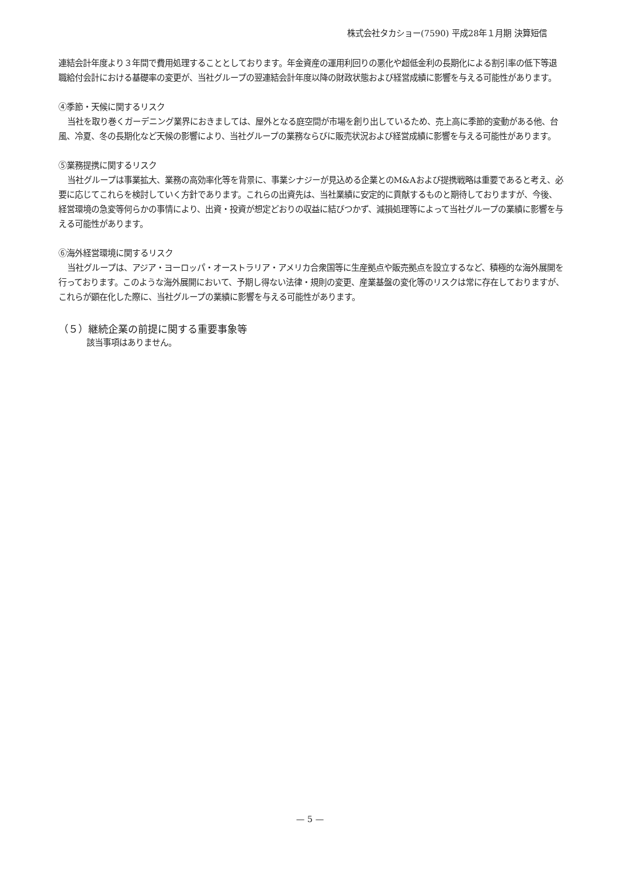株式会社タカショー(7590) 平成28年１月期 決算短信
連結会計年度より３年間で費用処理することとしております。年金資産の運用利回りの悪化や超低金利の長期化による割引率の低下等退職給付会計における基礎率の変更が、当社グループの翌連結会計年度以降の財政状態および経営成績に影響を与える可能性があります。
④季節・天候に関するリスク
当社を取り巻くガーデニング業界におきましては、屋外となる庭空間が市場を創り出しているため、売上高に季節的変動がある他、台風、冷夏、冬の長期化など天候の影響により、当社グループの業務ならびに販売状況および経営成績に影響を与える可能性があります。
⑤業務提携に関するリスク
当社グループは事業拡大、業務の高効率化等を背景に、事業シナジーが見込める企業とのM&Aおよび提携戦略は重要であると考え、必要に応じてこれらを検討していく方針であります。これらの出資先は、当社業績に安定的に貢献するものと期待しておりますが、今後、経営環境の急変等何らかの事情により、出資・投資が想定どおりの収益に結びつかず、減損処理等によって当社グループの業績に影響を与える可能性があります。
⑥海外経営環境に関するリスク
当社グループは、アジア・ヨーロッパ・オーストラリア・アメリカ合衆国等に生産拠点や販売拠点を設立するなど、積極的な海外展開を行っております。このような海外展開において、予期し得ない法律・規則の変更、産業基盤の変化等のリスクは常に存在しておりますが、これらが顕在化した際に、当社グループの業績に影響を与える可能性があります。
（５）継続企業の前提に関する重要事象等
該当事項はありません。
— 5 —